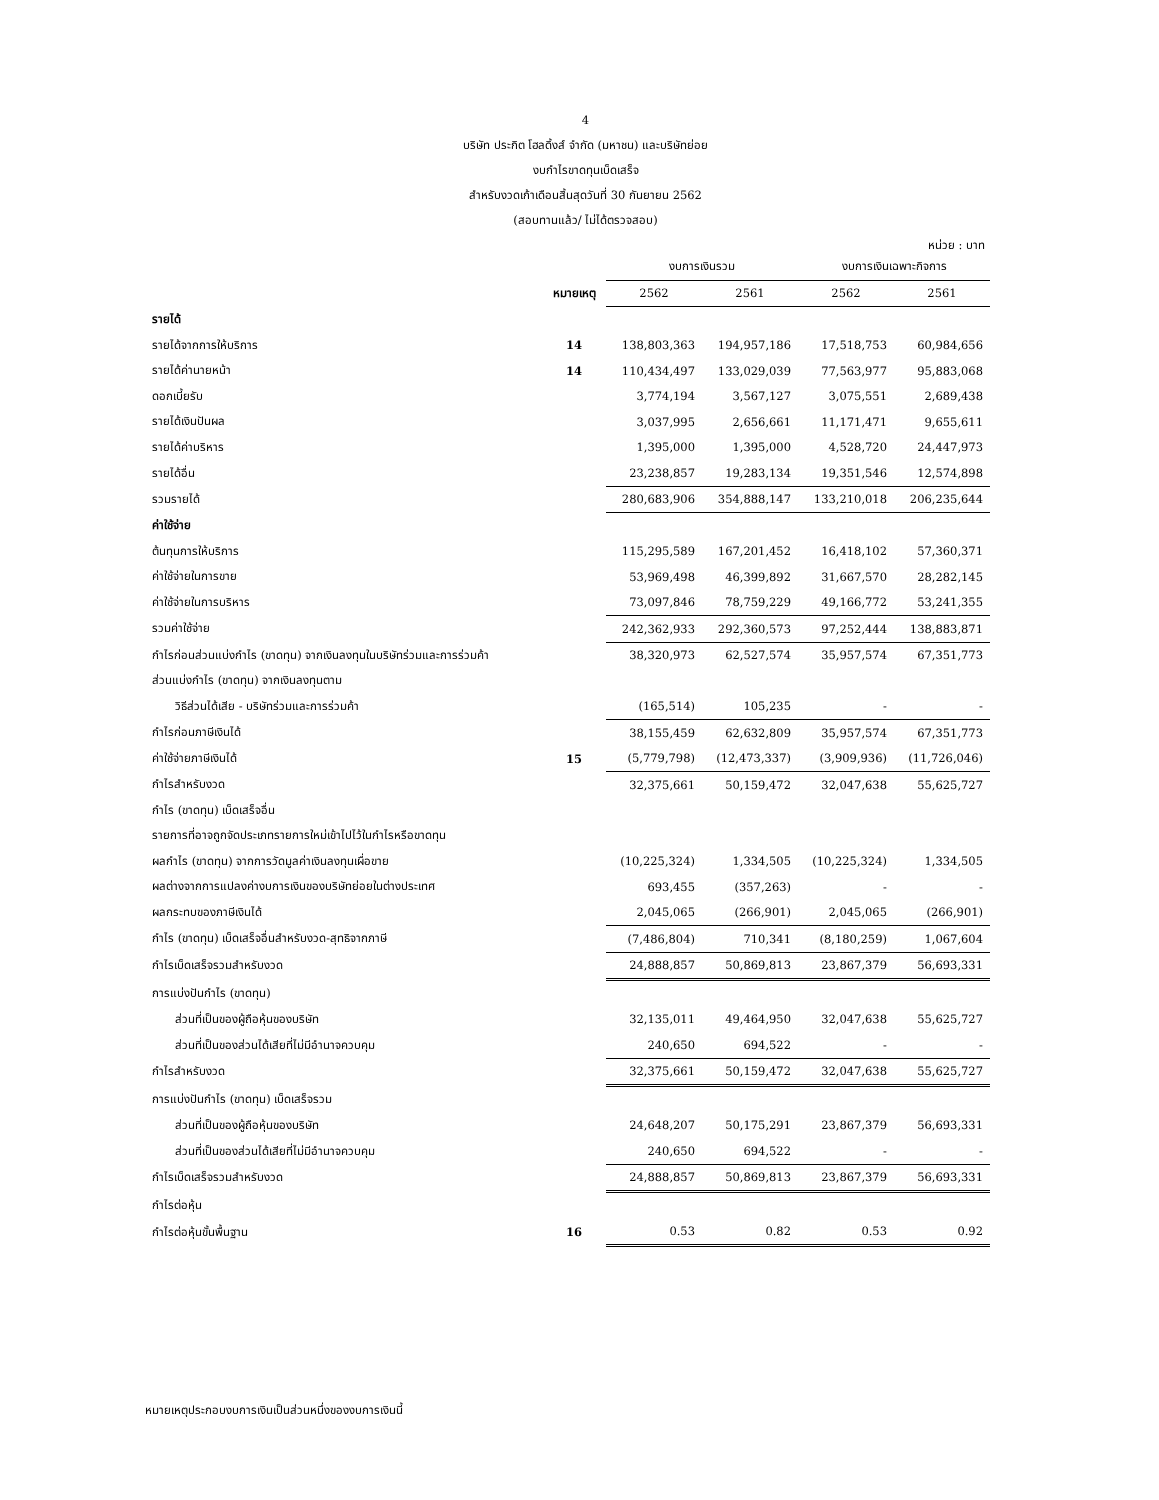4
บริษัท ประกิต โฮลดิ้งส์ จำกัด (มหาชน) และบริษัทย่อย
งบกำไรขาดทุนเบ็ดเสร็จ
สำหรับงวดเก้าเดือนสิ้นสุดวันที่ 30 กันยายน 2562
(สอบทานแล้ว/ ไม่ได้ตรวจสอบ)
หน่วย : บาท
| | | งบการเงินรวม | | งบการเงินเฉพาะกิจการ | |
| --- | --- | --- | --- | --- | --- |
| | หมายเหตุ | 2562 | 2561 | 2562 | 2561 |
| รายได้ | | | | | |
| รายได้จากการให้บริการ | 14 | 138,803,363 | 194,957,186 | 17,518,753 | 60,984,656 |
| รายได้ค่านายหน้า | 14 | 110,434,497 | 133,029,039 | 77,563,977 | 95,883,068 |
| ดอกเบี้ยรับ | | 3,774,194 | 3,567,127 | 3,075,551 | 2,689,438 |
| รายได้เงินปันผล | | 3,037,995 | 2,656,661 | 11,171,471 | 9,655,611 |
| รายได้ค่าบริหาร | | 1,395,000 | 1,395,000 | 4,528,720 | 24,447,973 |
| รายได้อื่น | | 23,238,857 | 19,283,134 | 19,351,546 | 12,574,898 |
| รวมรายได้ | | 280,683,906 | 354,888,147 | 133,210,018 | 206,235,644 |
| ค่าใช้จ่าย | | | | | |
| ต้นทุนการให้บริการ | | 115,295,589 | 167,201,452 | 16,418,102 | 57,360,371 |
| ค่าใช้จ่ายในการขาย | | 53,969,498 | 46,399,892 | 31,667,570 | 28,282,145 |
| ค่าใช้จ่ายในการบริหาร | | 73,097,846 | 78,759,229 | 49,166,772 | 53,241,355 |
| รวมค่าใช้จ่าย | | 242,362,933 | 292,360,573 | 97,252,444 | 138,883,871 |
| กำไรก่อนส่วนแบ่งกำไร (ขาดทุน) จากเงินลงทุนในบริษัทร่วมและการร่วมค้า | | 38,320,973 | 62,527,574 | 35,957,574 | 67,351,773 |
| ส่วนแบ่งกำไร (ขาดทุน) จากเงินลงทุนตาม | | | | | |
| วิธีส่วนได้เสีย - บริษัทร่วมและการร่วมค้า | | (165,514) | 105,235 | - | - |
| กำไรก่อนภาษีเงินได้ | | 38,155,459 | 62,632,809 | 35,957,574 | 67,351,773 |
| ค่าใช้จ่ายภาษีเงินได้ | 15 | (5,779,798) | (12,473,337) | (3,909,936) | (11,726,046) |
| กำไรสำหรับงวด | | 32,375,661 | 50,159,472 | 32,047,638 | 55,625,727 |
| กำไร (ขาดทุน) เบ็ดเสร็จอื่น | | | | | |
| รายการที่อาจถูกจัดประเภทรายการใหม่เข้าไปไว้ในกำไรหรือขาดทุน | | | | | |
| ผลกำไร (ขาดทุน) จากการวัดมูลค่าเงินลงทุนเผื่อขาย | | (10,225,324) | 1,334,505 | (10,225,324) | 1,334,505 |
| ผลต่างจากการแปลงค่างบการเงินของบริษัทย่อยในต่างประเทศ | | 693,455 | (357,263) | - | - |
| ผลกระทบของภาษีเงินได้ | | 2,045,065 | (266,901) | 2,045,065 | (266,901) |
| กำไร (ขาดทุน) เบ็ดเสร็จอื่นสำหรับงวด-สุทธิจากภาษี | | (7,486,804) | 710,341 | (8,180,259) | 1,067,604 |
| กำไรเบ็ดเสร็จรวมสำหรับงวด | | 24,888,857 | 50,869,813 | 23,867,379 | 56,693,331 |
| การแบ่งปันกำไร (ขาดทุน) | | | | | |
| ส่วนที่เป็นของผู้ถือหุ้นของบริษัท | | 32,135,011 | 49,464,950 | 32,047,638 | 55,625,727 |
| ส่วนที่เป็นของส่วนได้เสียที่ไม่มีอำนาจควบคุม | | 240,650 | 694,522 | - | - |
| กำไรสำหรับงวด | | 32,375,661 | 50,159,472 | 32,047,638 | 55,625,727 |
| การแบ่งปันกำไร (ขาดทุน) เบ็ดเสร็จรวม | | | | | |
| ส่วนที่เป็นของผู้ถือหุ้นของบริษัท | | 24,648,207 | 50,175,291 | 23,867,379 | 56,693,331 |
| ส่วนที่เป็นของส่วนได้เสียที่ไม่มีอำนาจควบคุม | | 240,650 | 694,522 | - | - |
| กำไรเบ็ดเสร็จรวมสำหรับงวด | | 24,888,857 | 50,869,813 | 23,867,379 | 56,693,331 |
| กำไรต่อหุ้น | | | | | |
| กำไรต่อหุ้นขั้นพื้นฐาน | 16 | 0.53 | 0.82 | 0.53 | 0.92 |
หมายเหตุประกอบงบการเงินเป็นส่วนหนึ่งของงบการเงินนี้